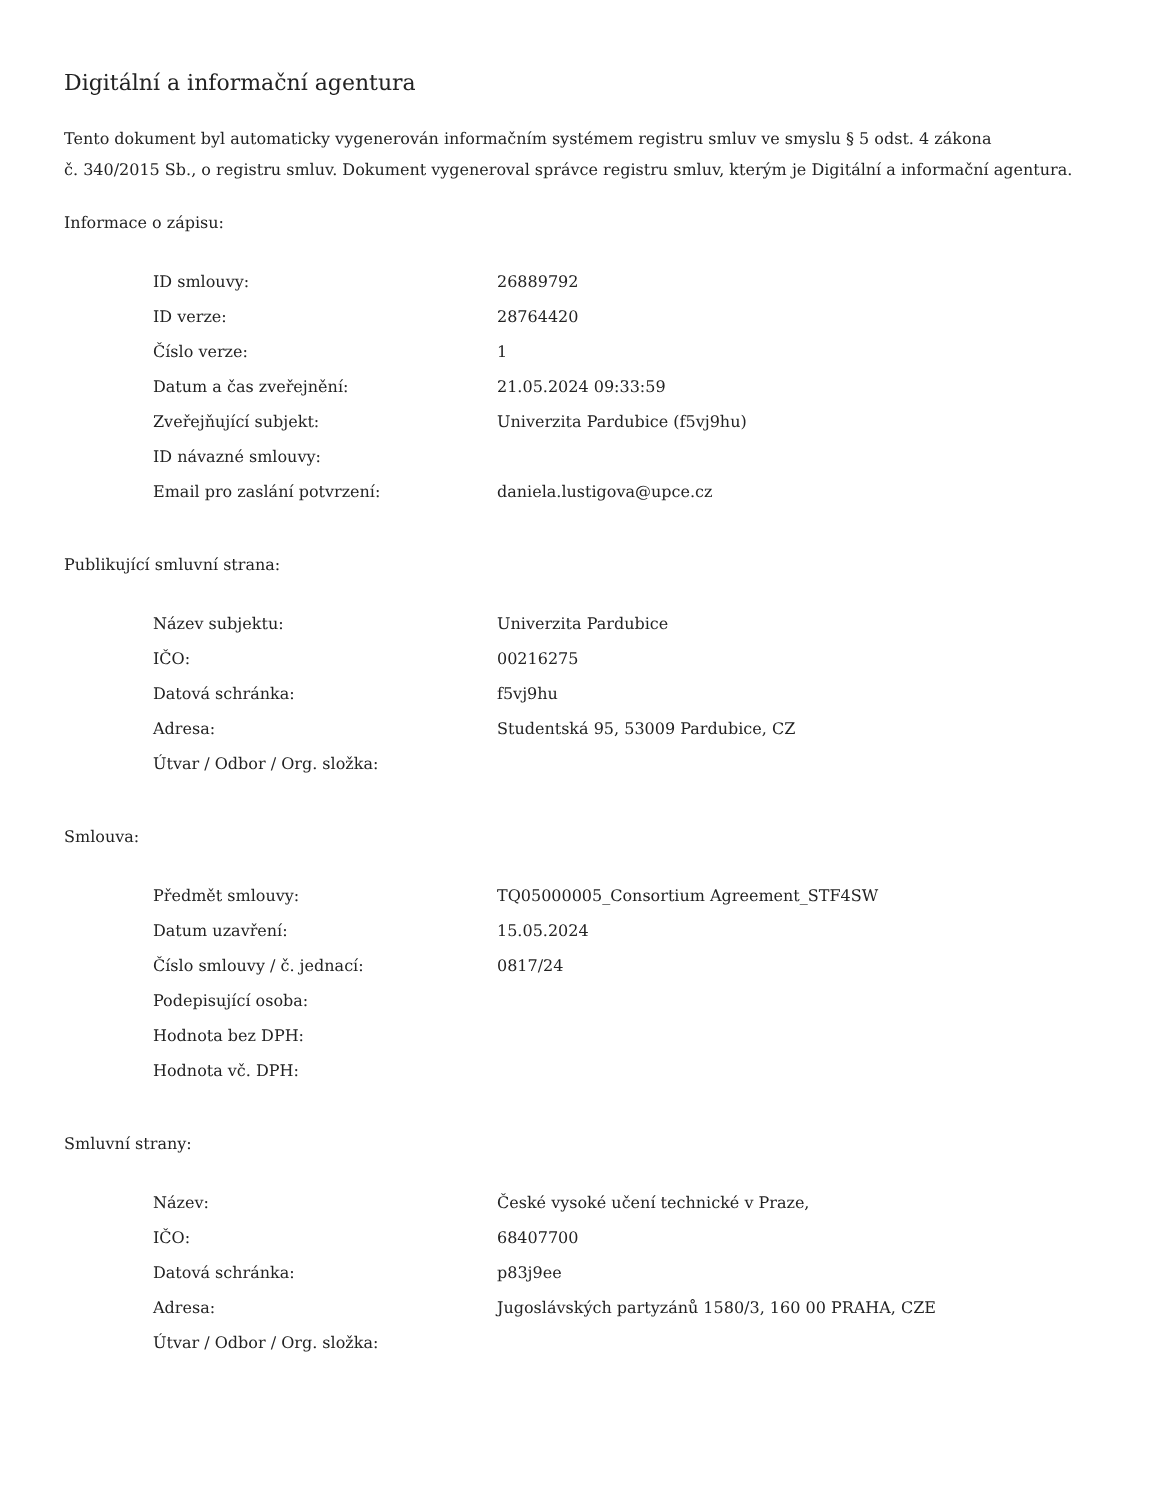Digitální a informační agentura
Tento dokument byl automaticky vygenerován informačním systémem registru smluv ve smyslu § 5 odst. 4 zákona
č. 340/2015 Sb., o registru smluv. Dokument vygeneroval správce registru smluv, kterým je Digitální a informační agentura.
Informace o zápisu:
| ID smlouvy: | 26889792 |
| ID verze: | 28764420 |
| Číslo verze: | 1 |
| Datum a čas zveřejnění: | 21.05.2024 09:33:59 |
| Zveřejňující subjekt: | Univerzita Pardubice (f5vj9hu) |
| ID návazné smlouvy: | |
| Email pro zaslání potvrzení: | daniela.lustigova@upce.cz |
Publikující smluvní strana:
| Název subjektu: | Univerzita Pardubice |
| IČO: | 00216275 |
| Datová schránka: | f5vj9hu |
| Adresa: | Studentská 95, 53009 Pardubice, CZ |
| Útvar / Odbor / Org. složka: | |
Smlouva:
| Předmět smlouvy: | TQ05000005_Consortium Agreement_STF4SW |
| Datum uzavření: | 15.05.2024 |
| Číslo smlouvy / č. jednací: | 0817/24 |
| Podepisující osoba: | |
| Hodnota bez DPH: | |
| Hodnota vč. DPH: | |
Smluvní strany:
| Název: | České vysoké učení technické v Praze, |
| IČO: | 68407700 |
| Datová schránka: | p83j9ee |
| Adresa: | Jugoslávských partyzánů 1580/3, 160 00 PRAHA, CZE |
| Útvar / Odbor / Org. složka: | |